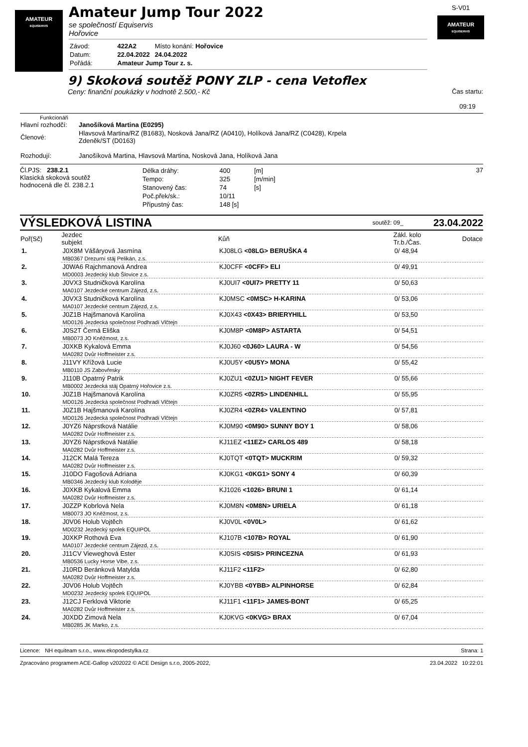AMATEUR
EQUISERVIS
Amateur Jump Tour 2022
se společností Equiservis
Hořovice
| Závod: | 422A2 | Místo konání: Hořovice |
| Datum: | 22.04.2022 | 24.04.2022 |
| Pořádá: | Amateur Jump Tour z. s. | |
S-V01
AMATEUR
EQUISERVIS
9) Skoková soutěž PONY ZLP - cena Vetoflex
Ceny: finanční poukázky v hodnotě 2.500,- Kč Čas startu:
09:19
Funkcionáři
| Hlavní rozhodčí: | Janošíková Martina (E0295) |
| Členové: | Hlavsová Martina/RZ (B1683), Nosková Jana/RZ (A0410), Holíková Jana/RZ (C0428), Krpela Zdeněk/ST (D0163) |
| Rozhodují: | Janošíková Martina, Hlavsová Martina, Nosková Jana, Holíková Jana |
Čl.PJS: 238.2.1
Klasická skoková soutěž
hodnocená dle čl. 238.2.1
| Délka dráhy: | 400 | [m] |
| Tempo: | 325 | [m/min] |
| Stanovený čas: | 74 | [s] |
| Poč.přek/sk.: | 10/11 | |
| Přípustný čas: | 148 [s] | |
37
VÝSLEDKOVÁ LISTINA soutěž: 09_ 23.04.2022
| Poř(Sč) | Jezdec subjekt | Kůň | Zákl. kolo Tr.b./Čas. | Dotace |
| --- | --- | --- | --- | --- |
| 1. | J0X8M Vášáryová Jasmína | KJ08LG <08LG> BERUŠKA 4 | 0/ 48,94 | |
| | MB0367 Drezurní stáj Pelikán, z.s. | | | |
| 2. | J0WA6 Rajchmanová Andrea | KJ0CFF <0CFF> ELI | 0/ 49,91 | |
| | MD0003 Jezdecký klub Šlovice z.s. | | | |
| 3. | J0VX3 Studničková Karolína | KJ0UI7 <0UI7> PRETTY 11 | 0/ 50,63 | |
| | MA0107 Jezdecké centrum Zájezd, z.s. | | | |
| 4. | J0VX3 Studničková Karolína | KJ0MSC <0MSC> H-KARINA | 0/ 53,06 | |
| | MA0107 Jezdecké centrum Zájezd, z.s. | | | |
| 5. | J0Z1B Hajšmanová Karolína | KJ0X43 <0X43> BRIERYHILL | 0/ 53,50 | |
| | MD0126 Jezdecká společnost Podhradí Vlčtejn | | | |
| 6. | J0S2T Černá Eliška | KJ0M8P <0M8P> ASTARTA | 0/ 54,51 | |
| | MB0073 JO Kněžmost, z.s. | | | |
| 7. | J0XKB Kykalová Emma | KJ0J60 <0J60> LAURA - W | 0/ 54,56 | |
| | MA0282 Dvůr Hoffmeister z.s. | | | |
| 8. | J11VY Křížová Lucie | KJ0U5Y <0U5Y> MONA | 0/ 55,42 | |
| | MB0110 JS Zabovřesky | | | |
| 9. | J110B Opatrný Patrik | KJ0ZU1 <0ZU1> NIGHT FEVER | 0/ 55,66 | |
| | MB0002 Jezdecká stáj Opatrný Hořovice z.s. | | | |
| 10. | J0Z1B Hajšmanová Karolína | KJ0ZR5 <0ZR5> LINDENHILL | 0/ 55,95 | |
| | MD0126 Jezdecká společnost Podhradí Vlčtejn | | | |
| 11. | J0Z1B Hajšmanová Karolína | KJ0ZR4 <0ZR4> VALENTINO | 0/ 57,81 | |
| | MD0126 Jezdecká společnost Podhradí Vlčtejn | | | |
| 12. | J0YZ6 Náprstková Natálie | KJ0M90 <0M90> SUNNY BOY 1 | 0/ 58,06 | |
| | MA0282 Dvůr Hoffmeister z.s. | | | |
| 13. | J0YZ6 Náprstková Natálie | KJ11EZ <11EZ> CARLOS 489 | 0/ 58,18 | |
| | MA0282 Dvůr Hoffmeister z.s. | | | |
| 14. | J12CK Malá Tereza | KJ0TQT <0TQT> MUCKRIM | 0/ 59,32 | |
| | MA0282 Dvůr Hoffmeister z.s. | | | |
| 15. | J10DO Fagošová Adriana | KJ0KG1 <0KG1> SONY 4 | 0/ 60,39 | |
| | MB0346 Jezdecký klub Koloděje | | | |
| 16. | J0XKB Kykalová Emma | KJ1026 <1026> BRUNI 1 | 0/ 61,14 | |
| | MA0282 Dvůr Hoffmeister z.s. | | | |
| 17. | J0ZZP Kobrlová Nela | KJ0M8N <0M8N> URIELA | 0/ 61,18 | |
| | MB0073 JO Kněžmost, z.s. | | | |
| 18. | J0V06 Holub Vojtěch | KJ0V0L <0V0L> | 0/ 61,62 | |
| | MD0232 Jezdecký spolek EQUIPOL | | | |
| 19. | J0XKP Rothová Eva | KJ107B <107B> ROYAL | 0/ 61,90 | |
| | MA0107 Jezdecké centrum Zájezd, z.s. | | | |
| 20. | J11CV Vieweghová Ester | KJ0SIS <0SIS> PRINCEZNA | 0/ 61,93 | |
| | MB0536 Lucky Horse Vibe, z.s. | | | |
| 21. | J10RD Beránková Matylda | KJ11F2 <11F2> | 0/ 62,80 | |
| | MA0282 Dvůr Hoffmeister z.s. | | | |
| 22. | J0V06 Holub Vojtěch | KJ0YBB <0YBB> ALPINHORSE | 0/ 62,84 | |
| | MD0232 Jezdecký spolek EQUIPOL | | | |
| 23. | J12CJ Ferklová Viktorie | KJ11F1 <11F1> JAMES-BONT | 0/ 65,25 | |
| | MA0282 Dvůr Hoffmeister z.s. | | | |
| 24. | J0XDD Zimová Nela | KJ0KVG <0KVG> BRAX | 0/ 67,04 | |
| | MB0285 JK Marko, z.s. | | | |
Licence: NH equiteam s.r.o., www.ekopodestylka.cz Strana: 1
Zpracováno programem ACE-Gallop v202022 © ACE Design s.r.o, 2005-2022, 23.04.2022 10:22:01